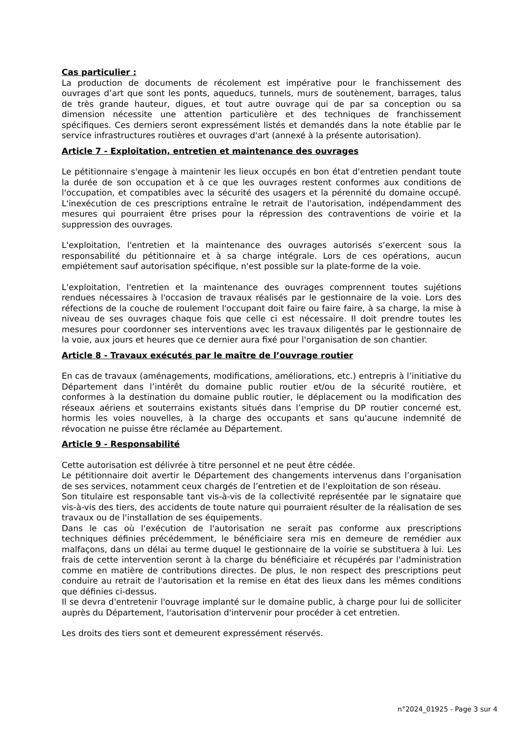Cas particulier :
La production de documents de récolement est impérative pour le franchissement des ouvrages d’art que sont les ponts, aqueducs, tunnels, murs de soutènement, barrages, talus de très grande hauteur, digues, et tout autre ouvrage qui de par sa conception ou sa dimension nécessite une attention particulière et des techniques de franchissement spécifiques. Ces derniers seront expressément listés et demandés dans la note établie par le service infrastructures routières et ouvrages d'art (annexé à la présente autorisation).
Article 7 - Exploitation, entretien et maintenance des ouvrages
Le pétitionnaire s'engage à maintenir les lieux occupés en bon état d'entretien pendant toute la durée de son occupation et à ce que les ouvrages restent conformes aux conditions de l'occupation, et compatibles avec la sécurité des usagers et la pérennité du domaine occupé. L'inexécution de ces prescriptions entraîne le retrait de l'autorisation, indépendamment des mesures qui pourraient être prises pour la répression des contraventions de voirie et la suppression des ouvrages.
L'exploitation, l'entretien et la maintenance des ouvrages autorisés s’exercent sous la responsabilité du pétitionnaire et à sa charge intégrale. Lors de ces opérations, aucun empiétement sauf autorisation spécifique, n'est possible sur la plate-forme de la voie.
L'exploitation, l'entretien et la maintenance des ouvrages comprennent toutes sujétions rendues nécessaires à l'occasion de travaux réalisés par le gestionnaire de la voie. Lors des réfections de la couche de roulement l'occupant doit faire ou faire faire, à sa charge, la mise à niveau de ses ouvrages chaque fois que celle ci est nécessaire. Il doit prendre toutes les mesures pour coordonner ses interventions avec les travaux diligentés par le gestionnaire de la voie, aux jours et heures que ce dernier aura fixé pour l'organisation de son chantier.
Article 8 - Travaux exécutés par le maître de l’ouvrage routier
En cas de travaux (aménagements, modifications, améliorations, etc.) entrepris à l’initiative du Département dans l’intérêt du domaine public routier et/ou de la sécurité routière, et conformes à la destination du domaine public routier, le déplacement ou la modification des réseaux aériens et souterrains existants situés dans l’emprise du DP routier concerné est, hormis les voies nouvelles, à la charge des occupants et sans qu'aucune indemnité de révocation ne puisse être réclamée au Département.
Article 9 - Responsabilité
Cette autorisation est délivrée à titre personnel et ne peut être cédée.
Le pétitionnaire doit avertir le Département des changements intervenus dans l’organisation de ses services, notamment ceux chargés de l’entretien et de l’exploitation de son réseau.
Son titulaire est responsable tant vis-à-vis de la collectivité représentée par le signataire que vis-à-vis des tiers, des accidents de toute nature qui pourraient résulter de la réalisation de ses travaux ou de l'installation de ses équipements.
Dans le cas où l'exécution de l'autorisation ne serait pas conforme aux prescriptions techniques définies précédemment, le bénéficiaire sera mis en demeure de remédier aux malfaçons, dans un délai au terme duquel le gestionnaire de la voirie se substituera à lui. Les frais de cette intervention seront à la charge du bénéficiaire et récupérés par l'administration comme en matière de contributions directes. De plus, le non respect des prescriptions peut conduire au retrait de l'autorisation et la remise en état des lieux dans les mêmes conditions que définies ci-dessus.
Il se devra d'entretenir l'ouvrage implanté sur le domaine public, à charge pour lui de solliciter auprès du Département, l'autorisation d'intervenir pour procéder à cet entretien.
Les droits des tiers sont et demeurent expressément réservés.
n°2024_01925 - Page 3 sur 4